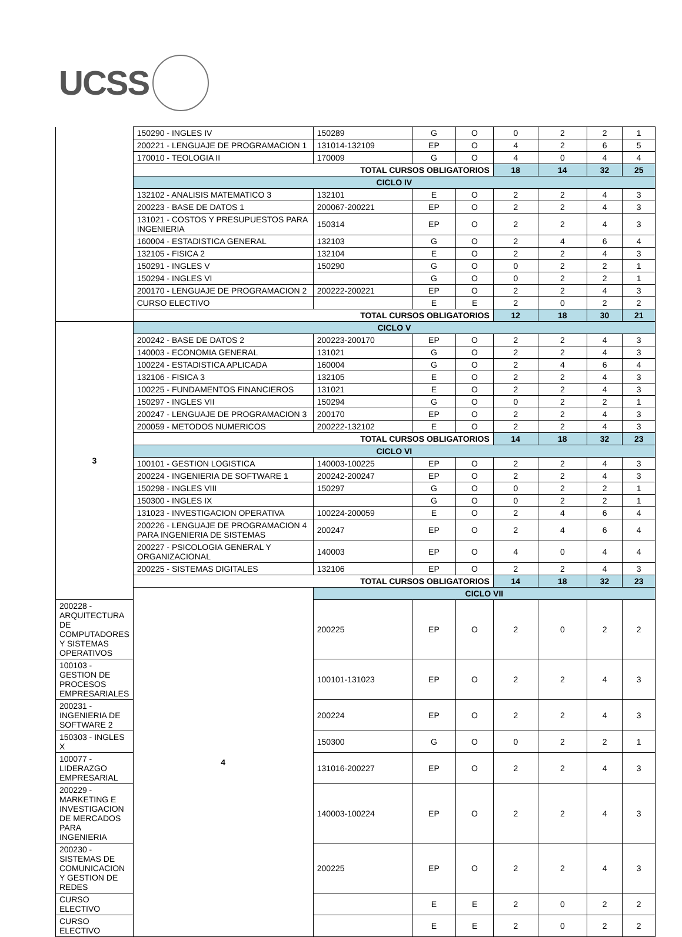UCSS
| | 150290 - INGLES IV | 150289 | G | O | 0 | 2 | 2 | 1 |
| | 200221 - LENGUAJE DE PROGRAMACION 1 | 131014-132109 | EP | O | 4 | 2 | 6 | 5 |
| | 170010 - TEOLOGIA II | 170009 | G | O | 4 | 0 | 4 | 4 |
| | TOTAL CURSOS OBLIGATORIOS | | | | 18 | 14 | 32 | 25 |
| | CICLO IV | | | | | | | |
| | 132102 - ANALISIS MATEMATICO 3 | 132101 | E | O | 2 | 2 | 4 | 3 |
| | 200223 - BASE DE DATOS 1 | 200067-200221 | EP | O | 2 | 2 | 4 | 3 |
| | 131021 - COSTOS Y PRESUPUESTOS PARA INGENIERIA | 150314 | EP | O | 2 | 2 | 4 | 3 |
| | 160004 - ESTADISTICA GENERAL | 132103 | G | O | 2 | 4 | 6 | 4 |
| | 132105 - FISICA 2 | 132104 | E | O | 2 | 2 | 4 | 3 |
| | 150291 - INGLES V | 150290 | G | O | 0 | 2 | 2 | 1 |
| | 150294 - INGLES VI | | G | O | 0 | 2 | 2 | 1 |
| | 200170 - LENGUAJE DE PROGRAMACION 2 | 200222-200221 | EP | O | 2 | 2 | 4 | 3 |
| | CURSO ELECTIVO | | E | E | 2 | 0 | 2 | 2 |
| | TOTAL CURSOS OBLIGATORIOS | | | | 12 | 18 | 30 | 21 |
| 3 | CICLO V | | | | | | | |
| | 200242 - BASE DE DATOS 2 | 200223-200170 | EP | O | 2 | 2 | 4 | 3 |
| | 140003 - ECONOMIA GENERAL | 131021 | G | O | 2 | 2 | 4 | 3 |
| | 100224 - ESTADISTICA APLICADA | 160004 | G | O | 2 | 4 | 6 | 4 |
| | 132106 - FISICA 3 | 132105 | E | O | 2 | 2 | 4 | 3 |
| | 100225 - FUNDAMENTOS FINANCIEROS | 131021 | E | O | 2 | 2 | 4 | 3 |
| | 150297 - INGLES VII | 150294 | G | O | 0 | 2 | 2 | 1 |
| | 200247 - LENGUAJE DE PROGRAMACION 3 | 200170 | EP | O | 2 | 2 | 4 | 3 |
| | 200059 - METODOS NUMERICOS | 200222-132102 | E | O | 2 | 2 | 4 | 3 |
| | TOTAL CURSOS OBLIGATORIOS | | | | 14 | 18 | 32 | 23 |
| | CICLO VI | | | | | | | |
| | 100101 - GESTION LOGISTICA | 140003-100225 | EP | O | 2 | 2 | 4 | 3 |
| | 200224 - INGENIERIA DE SOFTWARE 1 | 200242-200247 | EP | O | 2 | 2 | 4 | 3 |
| | 150298 - INGLES VIII | 150297 | G | O | 0 | 2 | 2 | 1 |
| | 150300 - INGLES IX | | G | O | 0 | 2 | 2 | 1 |
| | 131023 - INVESTIGACION OPERATIVA | 100224-200059 | E | O | 2 | 4 | 6 | 4 |
| | 200226 - LENGUAJE DE PROGRAMACION 4 PARA INGENIERIA DE SISTEMAS | 200247 | EP | O | 2 | 4 | 6 | 4 |
| | 200227 - PSICOLOGIA GENERAL Y ORGANIZACIONAL | 140003 | EP | O | 4 | 0 | 4 | 4 |
| | 200225 - SISTEMAS DIGITALES | 132106 | EP | O | 2 | 2 | 4 | 3 |
| | TOTAL CURSOS OBLIGATORIOS | | | | 14 | 18 | 32 | 23 |
| | 4 | CICLO VII | | | | | | |
| 200228 - ARQUITECTURA DE COMPUTADORES Y SISTEMAS OPERATIVOS | | 200225 | EP | O | 2 | 0 | 2 | 2 |
| 100103 - GESTION DE PROCESOS EMPRESARIALES | | 100101-131023 | EP | O | 2 | 2 | 4 | 3 |
| 200231 - INGENIERIA DE SOFTWARE 2 | | 200224 | EP | O | 2 | 2 | 4 | 3 |
| 150303 - INGLES X | | 150300 | G | O | 0 | 2 | 2 | 1 |
| 100077 - LIDERAZGO EMPRESARIAL | | 131016-200227 | EP | O | 2 | 2 | 4 | 3 |
| 200229 - MARKETING E INVESTIGACION DE MERCADOS PARA INGENIERIA | | 140003-100224 | EP | O | 2 | 2 | 4 | 3 |
| 200230 - SISTEMAS DE COMUNICACION Y GESTION DE REDES | | 200225 | EP | O | 2 | 2 | 4 | 3 |
| CURSO ELECTIVO | | | E | E | 2 | 0 | 2 | 2 |
| CURSO ELECTIVO | | | E | E | 2 | 0 | 2 | 2 |